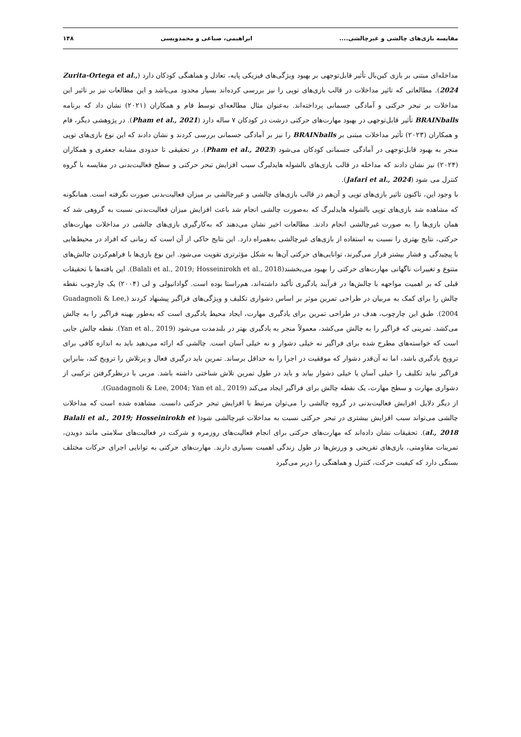مقایسه بازی‌های چالشی و غیرچالشی.... ابراهیمی، صباغی و محمدویسی ۱۴۸
مداخله‌ای مبتنی بر بازی کین‌بال تأثیر قابل‌توجهی بر بهبود ویژگی‌های فیزیکی پایه، تعادل و هماهنگی کودکان دارد (Zurita-Ortega et al., 2024). مطالعاتی که تاثیر مداخلات در قالب بازی‌های توپی را نیز بررسی کرده‌اند بسیار محدود می‌باشد و این مطالعات نیز بر تاثیر این مداخلات بر تبحر حرکتی و آمادگی جسمانی پرداخته‌اند. به‌عنوان مثال مطالعه‌ای توسط فام و همکاران (۲۰۲۱) نشان داد که برنامه BRAINballs تأثیر قابل‌توجهی در بهبود مهارت‌های حرکتی درشت در کودکان ۷ ساله دارد (Pham et al., 2021). در پژوهشی دیگر، فام و همکاران (۲۰۲۳) تأثیر مداخلات مبتنی بر BRAINballs را نیز بر آمادگی جسمانی بررسی کردند و نشان دادند که این نوع بازی‌های توپی منجر به بهبود قابل‌توجهی در آمادگی جسمانی کودکان می‌شود (Pham et al., 2023). در تحقیقی تا حدودی مشابه جعفری و همکاران (۲۰۲۴) نیز نشان دادند که مداخله در قالب بازی‌های بالشوله هایدلبرگ سبب افزایش تبحر حرکتی و سطح فعالیت‌بدنی در مقایسه با گروه کنترل می شود (Jafari et al., 2024).
با وجود این، تاکنون تاثیر بازی‌های توپی و آن‌هم در قالب بازی‌های چالشی و غیرچالشی بر میزان فعالیت‌بدنی صورت نگرفته است. همانگونه که مشاهده شد بازی‌های توپی بالشوله هایدلبرگ که به‌صورت چالشی انجام شد باعث افزایش میزان فعالیت‌بدنی نسبت به گروهی شد که همان بازی‌ها را به صورت غیرچالشی انجام دادند. مطالعات اخیر نشان می‌دهند که به‌کارگیری بازی‌های چالشی در مداخلات مهارت‌های حرکتی، نتایج بهتری را نسبت به استفاده از بازی‌های غیرچالشی به‌همراه دارد. این نتایج حاکی از آن است که زمانی که افراد در محیط‌هایی با پیچیدگی و فشار بیشتر قرار می‌گیرند، توانایی‌های حرکتی آن‌ها به شکل مؤثرتری تقویت می‌شود. این نوع بازی‌ها با فراهم‌کردن چالش‌های متنوع و تغییرات ناگهانی مهارت‌های حرکتی را بهبود می‌بخشند(Balali et al., 2019; Hosseinirokh et al., 2018). این یافته‌ها با تحقیقات قبلی که بر اهمیت مواجهه با چالش‌ها در فرآیند یادگیری تأکید داشته‌اند، هم‌راستا بوده است. گوادانیولی و لی (۲۰۰۴) یک چارچوب نقطه چالش را برای کمک به مربیان در طراحی تمرین موثر بر اساس دشواری تکلیف و ویژگی‌های فراگیر پیشنهاد کردند (Guadagnoli & Lee, 2004). طبق این چارچوب، هدف در طراحی تمرین برای یادگیری مهارت، ایجاد محیط یادگیری است که به‌طور بهینه فراگیر را به چالش می‌کشد. تمرینی که فراگیر را به چالش می‌کشد، معمولاً منجر به یادگیری بهتر در بلندمدت می‌شود (Yan et al., 2019). نقطه چالش جایی است که خواسته‌های مطرح شده برای فراگیر نه خیلی دشوار و نه خیلی آسان است. چالشی که ارائه می‌دهید باید به اندازه کافی برای ترویج یادگیری باشد، اما نه آن‌قدر دشوار که موفقیت در اجرا را به حداقل برساند. تمرین باید درگیری فعال و پرتلاش را ترویج کند، بنابراین فراگیر نباید تکلیف را خیلی آسان یا خیلی دشوار بیابد و باید در طول تمرین تلاش شناختی داشته باشد. مربی با درنظرگرفتن ترکیبی از دشواری مهارت و سطح مهارت، یک نقطه چالش برای فراگیر ایجاد می‌کند (Guadagnoli & Lee, 2004; Yan et al., 2019).
از دیگر دلایل افزایش فعالیت‌بدنی در گروه چالشی را می‌توان مرتبط با افزایش تبحر حرکتی دانست. مشاهده شده است که مداخلات چالشی می‌تواند سبب افزایش بیشتری در تبحر حرکتی نسبت به مداخلات غیرچالشی شود( Balali et al., 2019; Hosseinirokh et al., 2018). تحقیقات نشان داده‌اند که مهارت‌های حرکتی برای انجام فعالیت‌های روزمره و شرکت در فعالیت‌های سلامتی مانند دویدن، تمرینات مقاومتی، بازی‌های تفریحی و ورزش‌ها در طول زندگی اهمیت بسیاری دارند. مهارت‌های حرکتی به توانایی اجرای حرکات مختلف بستگی دارد که کیفیت حرکت، کنترل و هماهنگی را دربر می‌گیرد